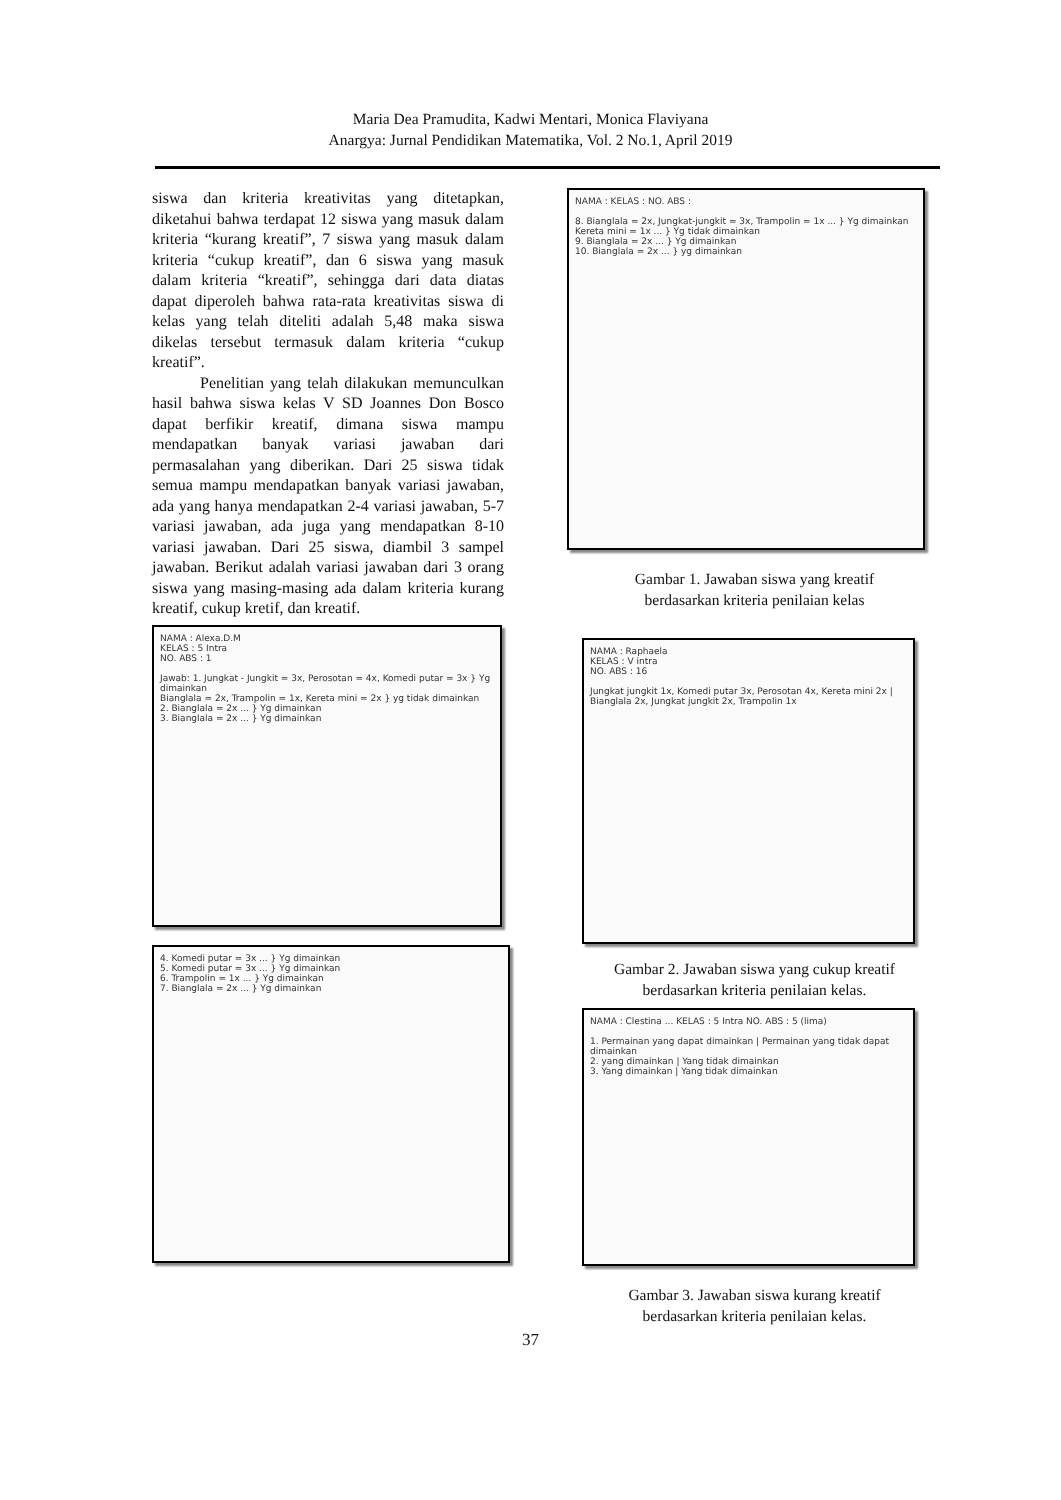Maria Dea Pramudita, Kadwi Mentari, Monica Flaviyana
Anargya: Jurnal Pendidikan Matematika, Vol. 2 No.1, April 2019
siswa dan kriteria kreativitas yang ditetapkan, diketahui bahwa terdapat 12 siswa yang masuk dalam kriteria “kurang kreatif”, 7 siswa yang masuk dalam kriteria “cukup kreatif”, dan 6 siswa yang masuk dalam kriteria “kreatif”, sehingga dari data diatas dapat diperoleh bahwa rata-rata kreativitas siswa di kelas yang telah diteliti adalah 5,48 maka siswa dikelas tersebut termasuk dalam kriteria “cukup kreatif”.
Penelitian yang telah dilakukan memunculkan hasil bahwa siswa kelas V SD Joannes Don Bosco dapat berfikir kreatif, dimana siswa mampu mendapatkan banyak variasi jawaban dari permasalahan yang diberikan. Dari 25 siswa tidak semua mampu mendapatkan banyak variasi jawaban, ada yang hanya mendapatkan 2-4 variasi jawaban, 5-7 variasi jawaban, ada juga yang mendapatkan 8-10 variasi jawaban. Dari 25 siswa, diambil 3 sampel jawaban. Berikut adalah variasi jawaban dari 3 orang siswa yang masing-masing ada dalam kriteria kurang kreatif, cukup kretif, dan kreatif.
NAMA : Alexa.D.M
KELAS : 5 Intra
NO. ABS : 1
Jawab: 1. Jungkat - Jungkit = 3x, Perosotan = 4x, Komedi putar = 3x } Yg dimainkan
Bianglala = 2x, Trampolin = 1x, Kereta mini = 2x } yg tidak dimainkan
2. Bianglala = 2x ... } Yg dimainkan
3. Bianglala = 2x ... } Yg dimainkan
4. Komedi putar = 3x ... } Yg dimainkan
5. Komedi putar = 3x ... } Yg dimainkan
6. Trampolin = 1x ... } Yg dimainkan
7. Bianglala = 2x ... } Yg dimainkan
NAMA : KELAS : NO. ABS :
8. Bianglala = 2x, Jungkat-jungkit = 3x, Trampolin = 1x ... } Yg dimainkan
Kereta mini = 1x ... } Yg tidak dimainkan
9. Bianglala = 2x ... } Yg dimainkan
10. Bianglala = 2x ... } yg dimainkan
Gambar 1. Jawaban siswa yang kreatif
berdasarkan kriteria penilaian kelas
NAMA : Raphaela
KELAS : V intra
NO. ABS : 16
Jungkat jungkit 1x, Komedi putar 3x, Perosotan 4x, Kereta mini 2x | Bianglala 2x, Jungkat jungkit 2x, Trampolin 1x
Gambar 2. Jawaban siswa yang cukup kreatif
berdasarkan kriteria penilaian kelas.
NAMA : Clestina ... KELAS : 5 Intra NO. ABS : 5 (lima)
1. Permainan yang dapat dimainkan | Permainan yang tidak dapat dimainkan
2. yang dimainkan | Yang tidak dimainkan
3. Yang dimainkan | Yang tidak dimainkan
Gambar 3. Jawaban siswa kurang kreatif
berdasarkan kriteria penilaian kelas.
37